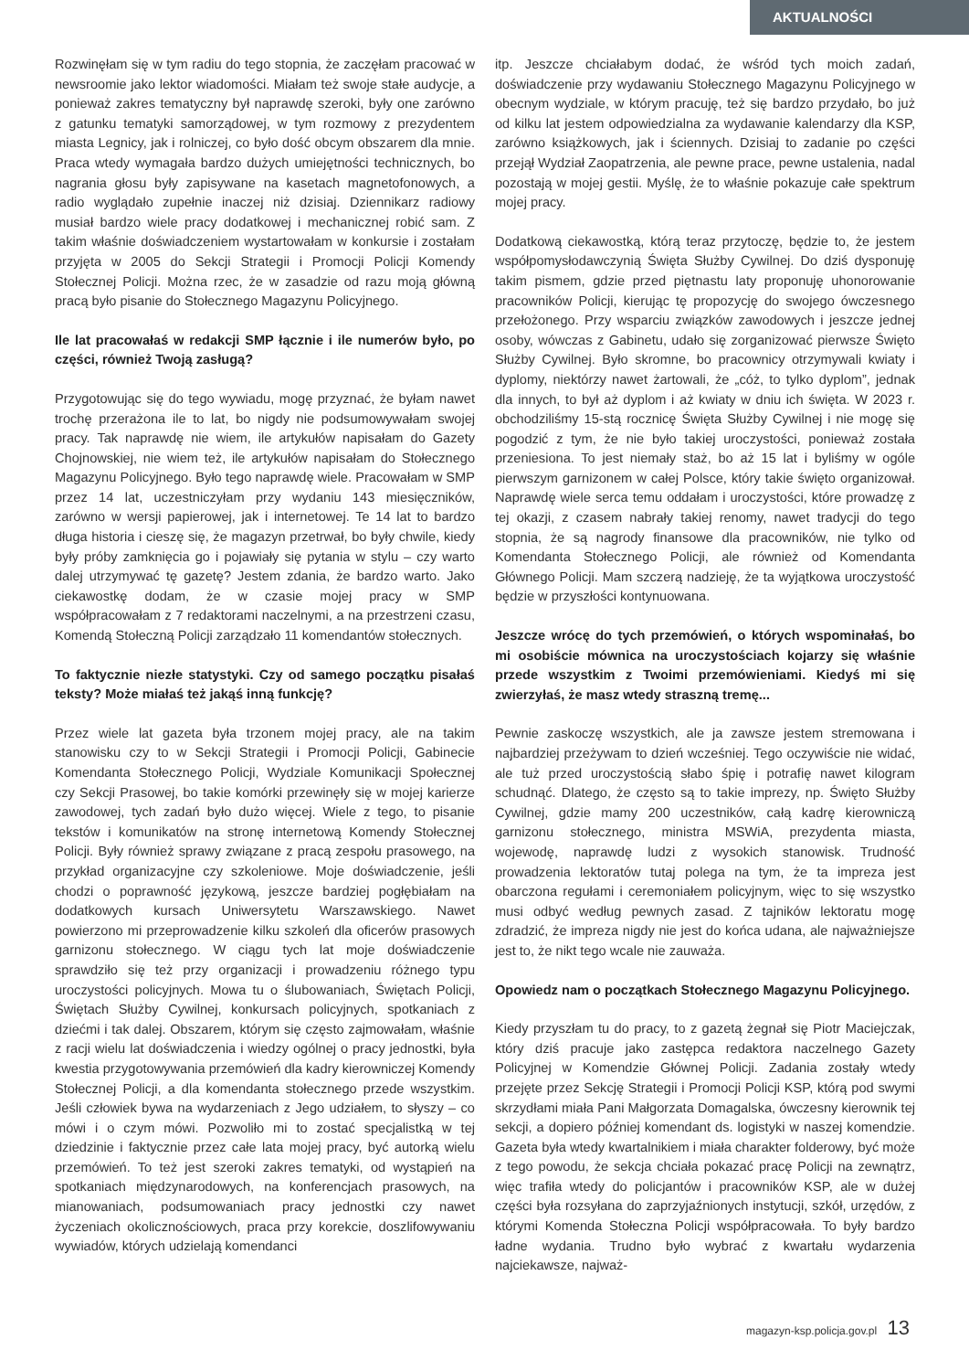AKTUALNOŚCI
Rozwinęłam się w tym radiu do tego stopnia, że zaczęłam pracować w newsroomie jako lektor wiadomości. Miałam też swoje stałe audycje, a ponieważ zakres tematyczny był naprawdę szeroki, były one zarówno z gatunku tematyki samorządowej, w tym rozmowy z prezydentem miasta Legnicy, jak i rolniczej, co było dość obcym obszarem dla mnie. Praca wtedy wymagała bardzo dużych umiejętności technicznych, bo nagrania głosu były zapisywane na kasetach magnetofonowych, a radio wyglądało zupełnie inaczej niż dzisiaj. Dziennikarz radiowy musiał bardzo wiele pracy dodatkowej i mechanicznej robić sam. Z takim właśnie doświadczeniem wystartowałam w konkursie i zostałam przyjęta w 2005 do Sekcji Strategii i Promocji Policji Komendy Stołecznej Policji. Można rzec, że w zasadzie od razu moją główną pracą było pisanie do Stołecznego Magazynu Policyjnego.
Ile lat pracowałaś w redakcji SMP łącznie i ile numerów było, po części, również Twoją zasługą?
Przygotowując się do tego wywiadu, mogę przyznać, że byłam nawet trochę przerażona ile to lat, bo nigdy nie podsumowywałam swojej pracy. Tak naprawdę nie wiem, ile artykułów napisałam do Gazety Chojnowskiej, nie wiem też, ile artykułów napisałam do Stołecznego Magazynu Policyjnego. Było tego naprawdę wiele. Pracowałam w SMP przez 14 lat, uczestniczyłam przy wydaniu 143 miesięczników, zarówno w wersji papierowej, jak i internetowej. Te 14 lat to bardzo długa historia i cieszę się, że magazyn przetrwał, bo były chwile, kiedy były próby zamknięcia go i pojawiały się pytania w stylu – czy warto dalej utrzymywać tę gazetę? Jestem zdania, że bardzo warto. Jako ciekawostkę dodam, że w czasie mojej pracy w SMP współpracowałam z 7 redaktorami naczelnymi, a na przestrzeni czasu, Komendą Stołeczną Policji zarządzało 11 komendantów stołecznych.
To faktycznie niezłe statystyki. Czy od samego początku pisałaś teksty? Może miałaś też jakąś inną funkcję?
Przez wiele lat gazeta była trzonem mojej pracy, ale na takim stanowisku czy to w Sekcji Strategii i Promocji Policji, Gabinecie Komendanta Stołecznego Policji, Wydziale Komunikacji Społecznej czy Sekcji Prasowej, bo takie komórki przewinęły się w mojej karierze zawodowej, tych zadań było dużo więcej. Wiele z tego, to pisanie tekstów i komunikatów na stronę internetową Komendy Stołecznej Policji. Były również sprawy związane z pracą zespołu prasowego, na przykład organizacyjne czy szkoleniowe. Moje doświadczenie, jeśli chodzi o poprawność językową, jeszcze bardziej pogłębiałam na dodatkowych kursach Uniwersytetu Warszawskiego. Nawet powierzono mi przeprowadzenie kilku szkoleń dla oficerów prasowych garnizonu stołecznego. W ciągu tych lat moje doświadczenie sprawdziło się też przy organizacji i prowadzeniu różnego typu uroczystości policyjnych. Mowa tu o ślubowaniach, Świętach Policji, Świętach Służby Cywilnej, konkursach policyjnych, spotkaniach z dziećmi i tak dalej. Obszarem, którym się często zajmowałam, właśnie z racji wielu lat doświadczenia i wiedzy ogólnej o pracy jednostki, była kwestia przygotowywania przemówień dla kadry kierowniczej Komendy Stołecznej Policji, a dla komendanta stołecznego przede wszystkim. Jeśli człowiek bywa na wydarzeniach z Jego udziałem, to słyszy – co mówi i o czym mówi. Pozwoliło mi to zostać specjalistką w tej dziedzinie i faktycznie przez całe lata mojej pracy, być autorką wielu przemówień. To też jest szeroki zakres tematyki, od wystąpień na spotkaniach międzynarodowych, na konferencjach prasowych, na mianowaniach, podsumowaniach pracy jednostki czy nawet życzeniach okolicznościowych, praca przy korekcie, doszlifowywaniu wywiadów, których udzielają komendanci
itp. Jeszcze chciałabym dodać, że wśród tych moich zadań, doświadczenie przy wydawaniu Stołecznego Magazynu Policyjnego w obecnym wydziale, w którym pracuję, też się bardzo przydało, bo już od kilku lat jestem odpowiedzialna za wydawanie kalendarzy dla KSP, zarówno książkowych, jak i ściennych. Dzisiaj to zadanie po części przejął Wydział Zaopatrzenia, ale pewne prace, pewne ustalenia, nadal pozostają w mojej gestii. Myślę, że to właśnie pokazuje całe spektrum mojej pracy.
Dodatkową ciekawostką, którą teraz przytoczę, będzie to, że jestem współpomysłodawczynią Święta Służby Cywilnej. Do dziś dysponuję takim pismem, gdzie przed piętnastu laty proponuję uhonorowanie pracowników Policji, kierując tę propozycję do swojego ówczesnego przełożonego. Przy wsparciu związków zawodowych i jeszcze jednej osoby, wówczas z Gabinetu, udało się zorganizować pierwsze Święto Służby Cywilnej. Było skromne, bo pracownicy otrzymywali kwiaty i dyplomy, niektórzy nawet żartowali, że „cóż, to tylko dyplom”, jednak dla innych, to był aż dyplom i aż kwiaty w dniu ich święta. W 2023 r. obchodziliśmy 15-stą rocznicę Święta Służby Cywilnej i nie mogę się pogodzić z tym, że nie było takiej uroczystości, ponieważ została przeniesiona. To jest niemały staż, bo aż 15 lat i byliśmy w ogóle pierwszym garnizonem w całej Polsce, który takie święto organizował. Naprawdę wiele serca temu oddałam i uroczystości, które prowadzę z tej okazji, z czasem nabrały takiej renomy, nawet tradycji do tego stopnia, że są nagrody finansowe dla pracowników, nie tylko od Komendanta Stołecznego Policji, ale również od Komendanta Głównego Policji. Mam szczerą nadzieję, że ta wyjątkowa uroczystość będzie w przyszłości kontynuowana.
Jeszcze wrócę do tych przemówień, o których wspominałaś, bo mi osobiście mównica na uroczystościach kojarzy się właśnie przede wszystkim z Twoimi przemówieniami. Kiedyś mi się zwierzyłaś, że masz wtedy straszną tremę...
Pewnie zaskoczę wszystkich, ale ja zawsze jestem stremowana i najbardziej przeżywam to dzień wcześniej. Tego oczywiście nie widać, ale tuż przed uroczystością słabo śpię i potrafię nawet kilogram schudnąć. Dlatego, że często są to takie imprezy, np. Święto Służby Cywilnej, gdzie mamy 200 uczestników, całą kadrę kierowniczą garnizonu stołecznego, ministra MSWiA, prezydenta miasta, wojewodę, naprawdę ludzi z wysokich stanowisk. Trudność prowadzenia lektoratów tutaj polega na tym, że ta impreza jest obarczona regułami i ceremoniałem policyjnym, więc to się wszystko musi odbyć według pewnych zasad. Z tajników lektoratu mogę zdradzić, że impreza nigdy nie jest do końca udana, ale najważniejsze jest to, że nikt tego wcale nie zauważa.
Opowiedz nam o początkach Stołecznego Magazynu Policyjnego.
Kiedy przyszłam tu do pracy, to z gazetą żegnał się Piotr Maciejczak, który dziś pracuje jako zastępca redaktora naczelnego Gazety Policyjnej w Komendzie Głównej Policji. Zadania zostały wtedy przejęte przez Sekcję Strategii i Promocji Policji KSP, którą pod swymi skrzydłami miała Pani Małgorzata Domagalska, ówczesny kierownik tej sekcji, a dopiero później komendant ds. logistyki w naszej komendzie. Gazeta była wtedy kwartalnikiem i miała charakter folderowy, być może z tego powodu, że sekcja chciała pokazać pracę Policji na zewnątrz, więc trafiła wtedy do policjantów i pracowników KSP, ale w dużej części była rozsyłana do zaprzyjaźnionych instytucji, szkół, urzędów, z którymi Komenda Stołeczna Policji współpracowała. To były bardzo ładne wydania. Trudno było wybrać z kwartału wydarzenia najciekawsze, najważ-
magazyn-ksp.policja.gov.pl 13